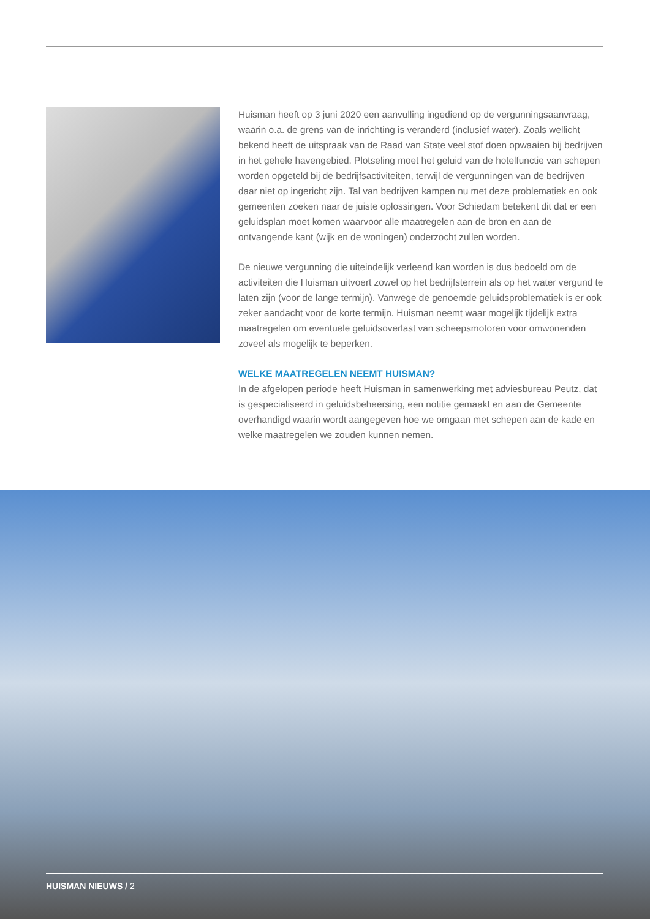Huisman heeft op 3 juni 2020 een aanvulling ingediend op de vergunningsaanvraag, waarin o.a. de grens van de inrichting is veranderd (inclusief water). Zoals wellicht bekend heeft de uitspraak van de Raad van State veel stof doen opwaaien bij bedrijven in het gehele havengebied. Plotseling moet het geluid van de hotelfunctie van schepen worden opgeteld bij de bedrijfsactiviteiten, terwijl de vergunningen van de bedrijven daar niet op ingericht zijn. Tal van bedrijven kampen nu met deze problematiek en ook gemeenten zoeken naar de juiste oplossingen. Voor Schiedam betekent dit dat er een geluidsplan moet komen waarvoor alle maatregelen aan de bron en aan de ontvangende kant (wijk en de woningen) onderzocht zullen worden.
De nieuwe vergunning die uiteindelijk verleend kan worden is dus bedoeld om de activiteiten die Huisman uitvoert zowel op het bedrijfsterrein als op het water vergund te laten zijn (voor de lange termijn). Vanwege de genoemde geluidsproblematiek is er ook zeker aandacht voor de korte termijn. Huisman neemt waar mogelijk tijdelijk extra maatregelen om eventuele geluidsoverlast van scheepsmotoren voor omwonenden zoveel als mogelijk te beperken.
WELKE MAATREGELEN NEEMT HUISMAN?
In de afgelopen periode heeft Huisman in samenwerking met adviesbureau Peutz, dat is gespecialiseerd in geluidsbeheersing, een notitie gemaakt en aan de Gemeente overhandigd waarin wordt aangegeven hoe we omgaan met schepen aan de kade en welke maatregelen we zouden kunnen nemen.
HUISMAN NIEUWS / 2